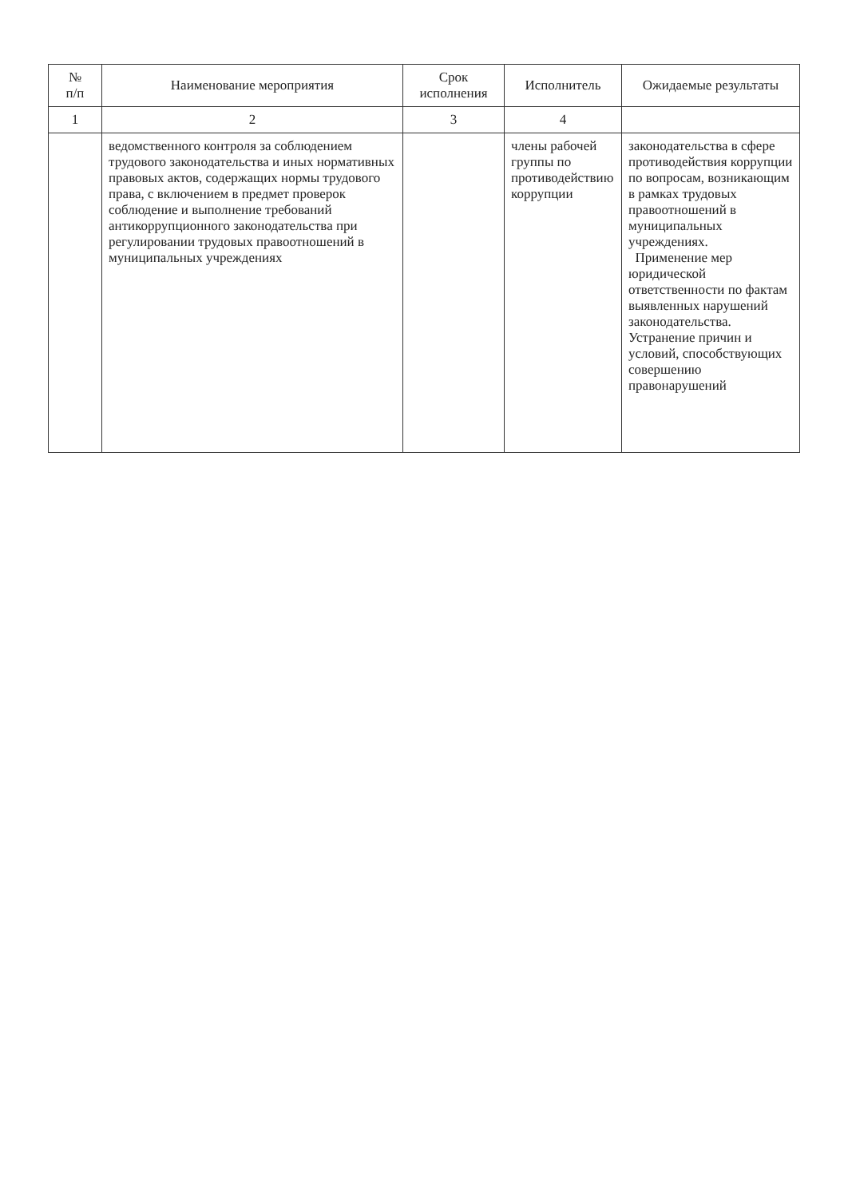| № п/п | Наименование мероприятия | Срок исполнения | Исполнитель | Ожидаемые результаты |
| --- | --- | --- | --- | --- |
| 1 | 2 | 3 | 4 | |
| | ведомственного контроля за соблюдением трудового законодательства и иных нормативных правовых актов, содержащих нормы трудового права, с включением в предмет проверок соблюдение и выполнение требований антикоррупционного законодательства при регулировании трудовых правоотношений в муниципальных учреждениях | | члены рабочей группы по противодействию коррупции | законодательства в сфере противодействия коррупции по вопросам, возникающим в рамках трудовых правоотношений в муниципальных учреждениях. Применение мер юридической ответственности по фактам выявленных нарушений законодательства. Устранение причин и условий, способствующих совершению правонарушений |